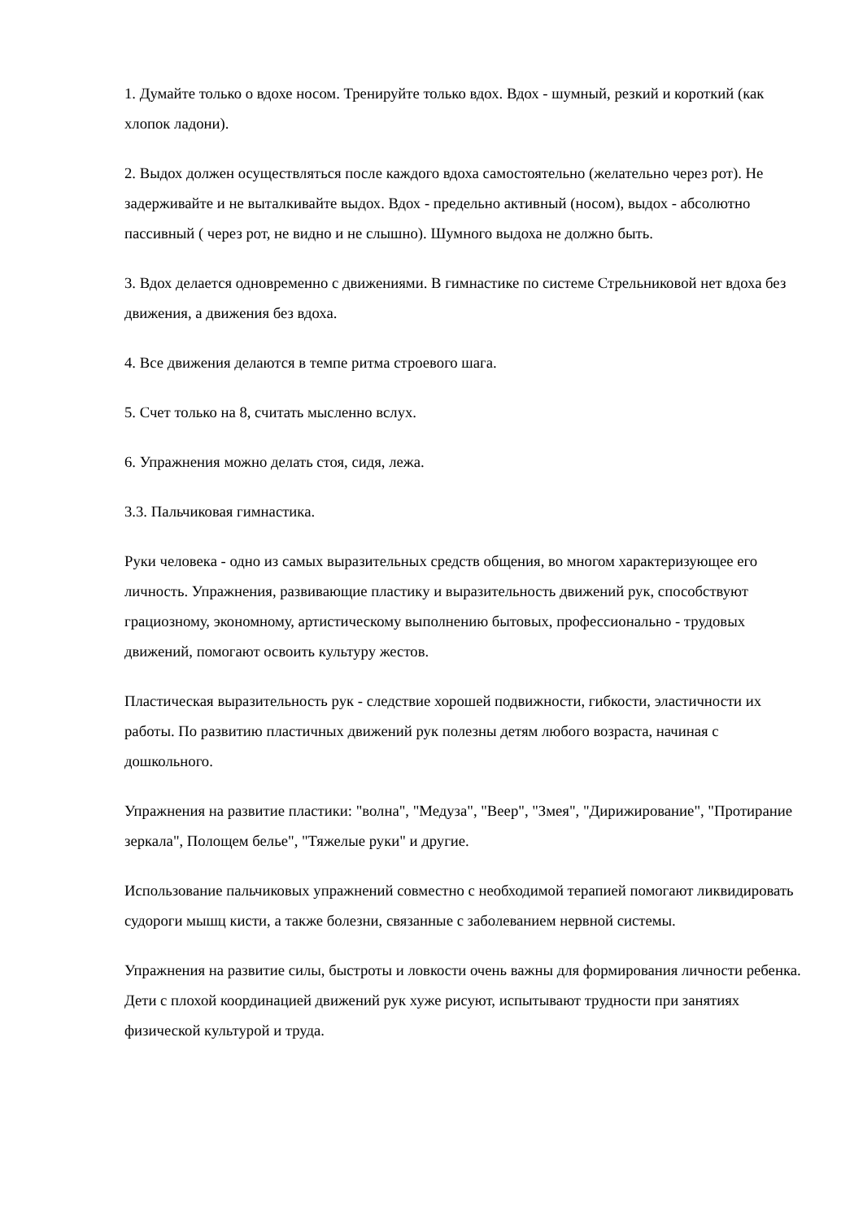1. Думайте только о вдохе носом. Тренируйте только вдох. Вдох - шумный, резкий и короткий (как хлопок ладони).
2. Выдох должен осуществляться после каждого вдоха самостоятельно (желательно через рот). Не задерживайте и не выталкивайте выдох. Вдох - предельно активный (носом), выдох - абсолютно пассивный ( через рот, не видно и не слышно). Шумного выдоха не должно быть.
3. Вдох делается одновременно с движениями. В гимнастике по системе Стрельниковой нет вдоха без движения, а движения без вдоха.
4. Все движения делаются в темпе ритма строевого шага.
5. Счет только на 8, считать мысленно вслух.
6. Упражнения можно делать стоя, сидя, лежа.
3.3. Пальчиковая гимнастика.
Руки человека - одно из самых выразительных средств общения, во многом характеризующее его личность. Упражнения, развивающие пластику и выразительность движений рук, способствуют грациозному, экономному, артистическому выполнению бытовых, профессионально - трудовых движений, помогают освоить культуру жестов.
Пластическая выразительность рук - следствие хорошей подвижности, гибкости, эластичности их работы. По развитию пластичных движений рук полезны детям любого возраста, начиная с дошкольного.
Упражнения на развитие пластики: "волна", "Медуза", "Веер", "Змея", "Дирижирование", "Протирание зеркала", Полощем белье", "Тяжелые руки" и другие.
Использование пальчиковых упражнений совместно с необходимой терапией помогают ликвидировать судороги мышц кисти, а также болезни, связанные с заболеванием нервной системы.
Упражнения на развитие силы, быстроты и ловкости очень важны для формирования личности ребенка. Дети с плохой координацией движений рук хуже рисуют, испытывают трудности при занятиях физической культурой и труда.